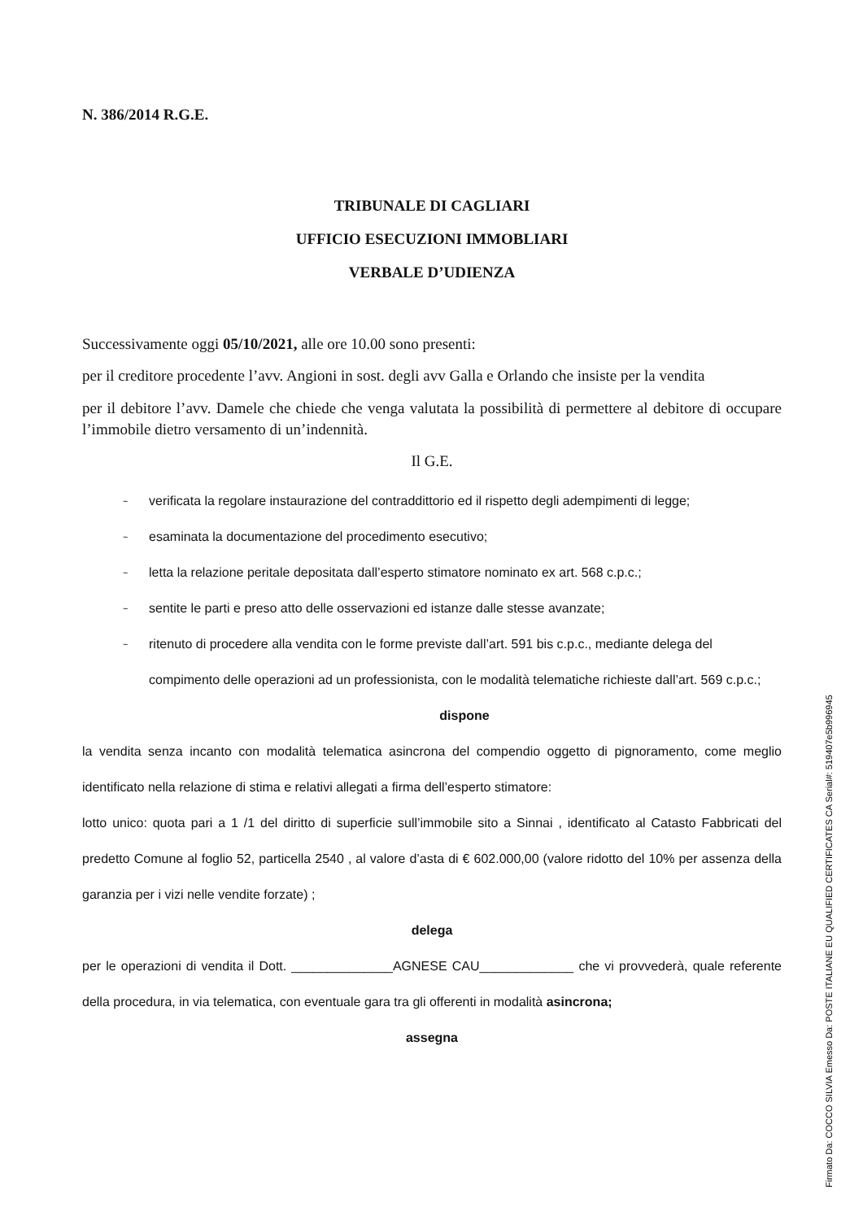N. 386/2014 R.G.E.
TRIBUNALE DI CAGLIARI
UFFICIO ESECUZIONI IMMOBLIARI
VERBALE D’UDIENZA
Successivamente oggi 05/10/2021, alle ore 10.00 sono presenti:
per il creditore procedente l’avv. Angioni in sost. degli avv Galla e Orlando che insiste per la vendita
per il debitore l’avv. Damele che chiede che venga valutata la possibilità di permettere al debitore di occupare l’immobile dietro versamento di un’indennità.
Il G.E.
~ verificata la regolare instaurazione del contraddittorio ed il rispetto degli adempimenti di legge;
~ esaminata la documentazione del procedimento esecutivo;
~ letta la relazione peritale depositata dall’esperto stimatore nominato ex art. 568 c.p.c.;
~ sentite le parti e preso atto delle osservazioni ed istanze dalle stesse avanzate;
~ ritenuto di procedere alla vendita con le forme previste dall’art. 591 bis c.p.c., mediante delega del compimento delle operazioni ad un professionista, con le modalità telematiche richieste dall’art. 569 c.p.c.;
dispone
la vendita senza incanto con modalità telematica asincrona del compendio oggetto di pignoramento, come meglio identificato nella relazione di stima e relativi allegati a firma dell’esperto stimatore:
lotto unico: quota pari a 1 /1 del diritto di superficie sull’immobile sito a Sinnai , identificato al Catasto Fabbricati del predetto Comune al foglio 52, particella 2540 , al valore d’asta di € 602.000,00 (valore ridotto del 10% per assenza della garanzia per i vizi nelle vendite forzate) ;
delega
per le operazioni di vendita il Dott. ______________AGNESE CAU_____________ che vi provvederà, quale referente della procedura, in via telematica, con eventuale gara tra gli offerenti in modalità asincrona;
assegna
Firmato Da: COCCO SILVIA Emesso Da: POSTE ITALIANE EU QUALIFIED CERTIFICATES CA Serial#: 519407e5b996945